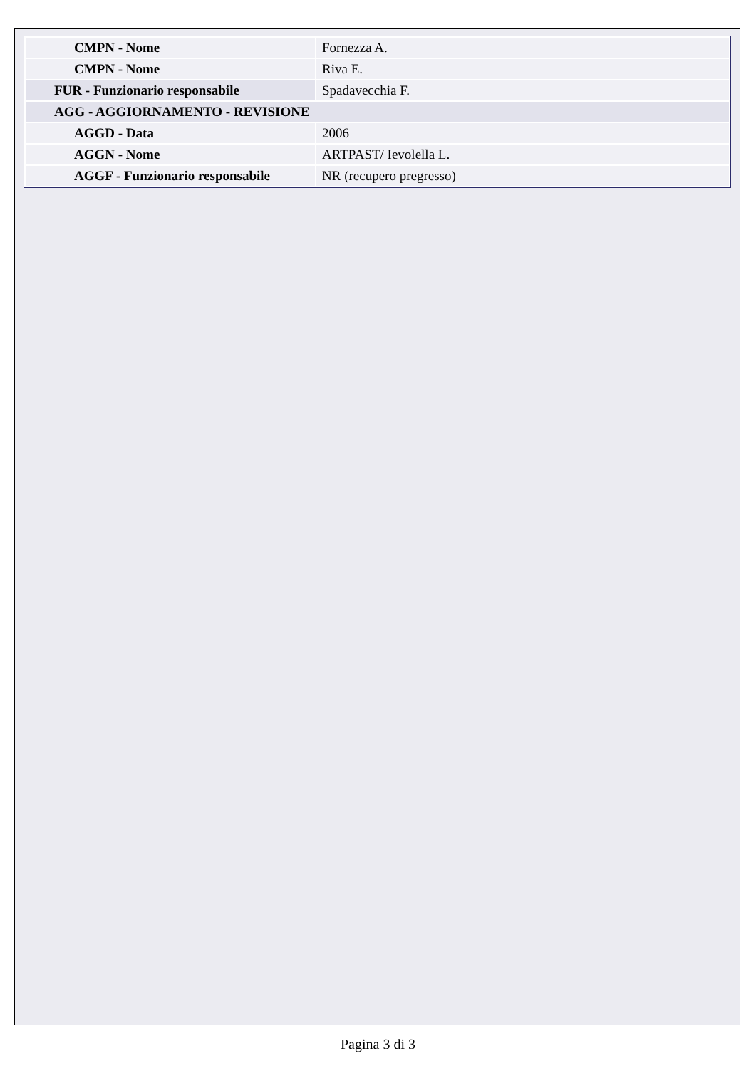| CMPN - Nome | Fornezza A. |
| CMPN - Nome | Riva E. |
| FUR - Funzionario responsabile | Spadavecchia F. |
| AGG - AGGIORNAMENTO - REVISIONE | |
| AGGD - Data | 2006 |
| AGGN - Nome | ARTPAST/ Ievolella L. |
| AGGF - Funzionario responsabile | NR (recupero pregresso) |
Pagina 3 di 3